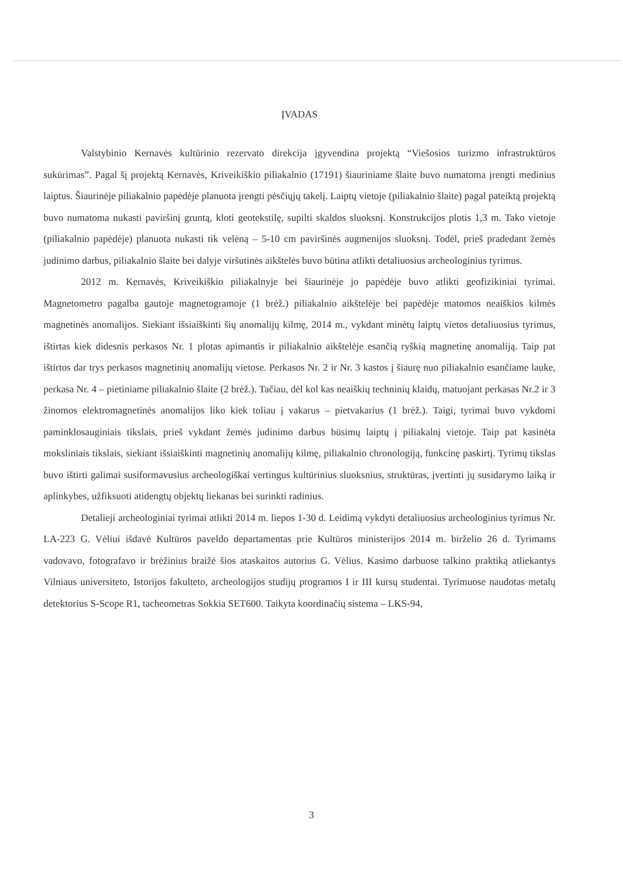ĮVADAS
Valstybinio Kernavės kultūrinio rezervato direkcija įgyvendina projektą “Viešosios turizmo infrastruktūros sukūrimas”. Pagal šį projektą Kernavės, Kriveikiškio piliakalnio (17191) šiauriniame šlaite buvo numatoma įrengti medinius laiptus. Šiaurinėje piliakalnio papėdėje planuota įrengti pėsčiųjų takelį. Laiptų vietoje (piliakalnio šlaite) pagal pateiktą projektą buvo numatoma nukasti paviršinį gruntą, kloti geotekstilę, supilti skaldos sluoksnį. Konstrukcijos plotis 1,3 m. Tako vietoje (piliakalnio papėdėje) planuota nukasti tik velėną – 5-10 cm paviršinės augmenijos sluoksnį. Todėl, prieš pradedant žemės judinimo darbus, piliakalnio šlaite bei dalyje viršutinės aikštelės buvo būtina atlikti detaliuosius archeologinius tyrimus.
2012 m. Kernavės, Kriveikiškio piliakalnyje bei šiaurinėje jo papėdėje buvo atlikti geofizikiniai tyrimai. Magnetometro pagalba gautoje magnetogramoje (1 brėž.) piliakalnio aikštelėje bei papėdėje matomos neaiškios kilmės magnetinės anomalijos. Siekiant išsiaiškinti šių anomalijų kilmę, 2014 m., vykdant minėtų laiptų vietos detaliuosius tyrimus, ištirtas kiek didesnis perkasos Nr. 1 plotas apimantis ir piliakalnio aikštelėje esančią ryškią magnetinę anomaliją. Taip pat ištirtos dar trys perkasos magnetinių anomalijų vietose. Perkasos Nr. 2 ir Nr. 3 kastos į šiaurę nuo piliakalnio esančiame lauke, perkasa Nr. 4 – pietiniame piliakalnio šlaite (2 brėž.). Tačiau, dėl kol kas neaiškių techninių klaidų, matuojant perkasas Nr.2 ir 3 žinomos elektromagnetinės anomalijos liko kiek toliau į vakarus – pietvakarius (1 brėž.). Taigi, tyrimai buvo vykdomi paminklosauginiais tikslais, prieš vykdant žemės judinimo darbus būsimų laiptų į piliakalnį vietoje. Taip pat kasinėta moksliniais tikslais, siekiant išsiaiškinti magnetinių anomalijų kilmę, piliakalnio chronologiją, funkcinę paskirtį. Tyrimų tikslas buvo ištirti galimai susiformavusius archeologiškai vertingus kultūrinius sluoksnius, struktūras, įvertinti jų susidarymo laiką ir aplinkybes, užfiksuoti atidengtų objektų liekanas bei surinkti radinius.
Detalieji archeologiniai tyrimai atlikti 2014 m. liepos 1-30 d. Leidimą vykdyti detaliuosius archeologinius tyrimus Nr. LA-223 G. Vėliui išdavė Kultūros paveldo departamentas prie Kultūros ministerijos 2014 m. birželio 26 d. Tyrimams vadovavo, fotografavo ir brėžinius braižė šios ataskaitos autorius G. Vėlius. Kasimo darbuose talkino praktiką atliekantys Vilniaus universiteto, Istorijos fakulteto, archeologijos studijų programos I ir III kursų studentai. Tyrimuose naudotas metalų detektorius S-Scope R1, tacheometras Sokkia SET600. Taikyta koordinačių sistema – LKS-94,
3